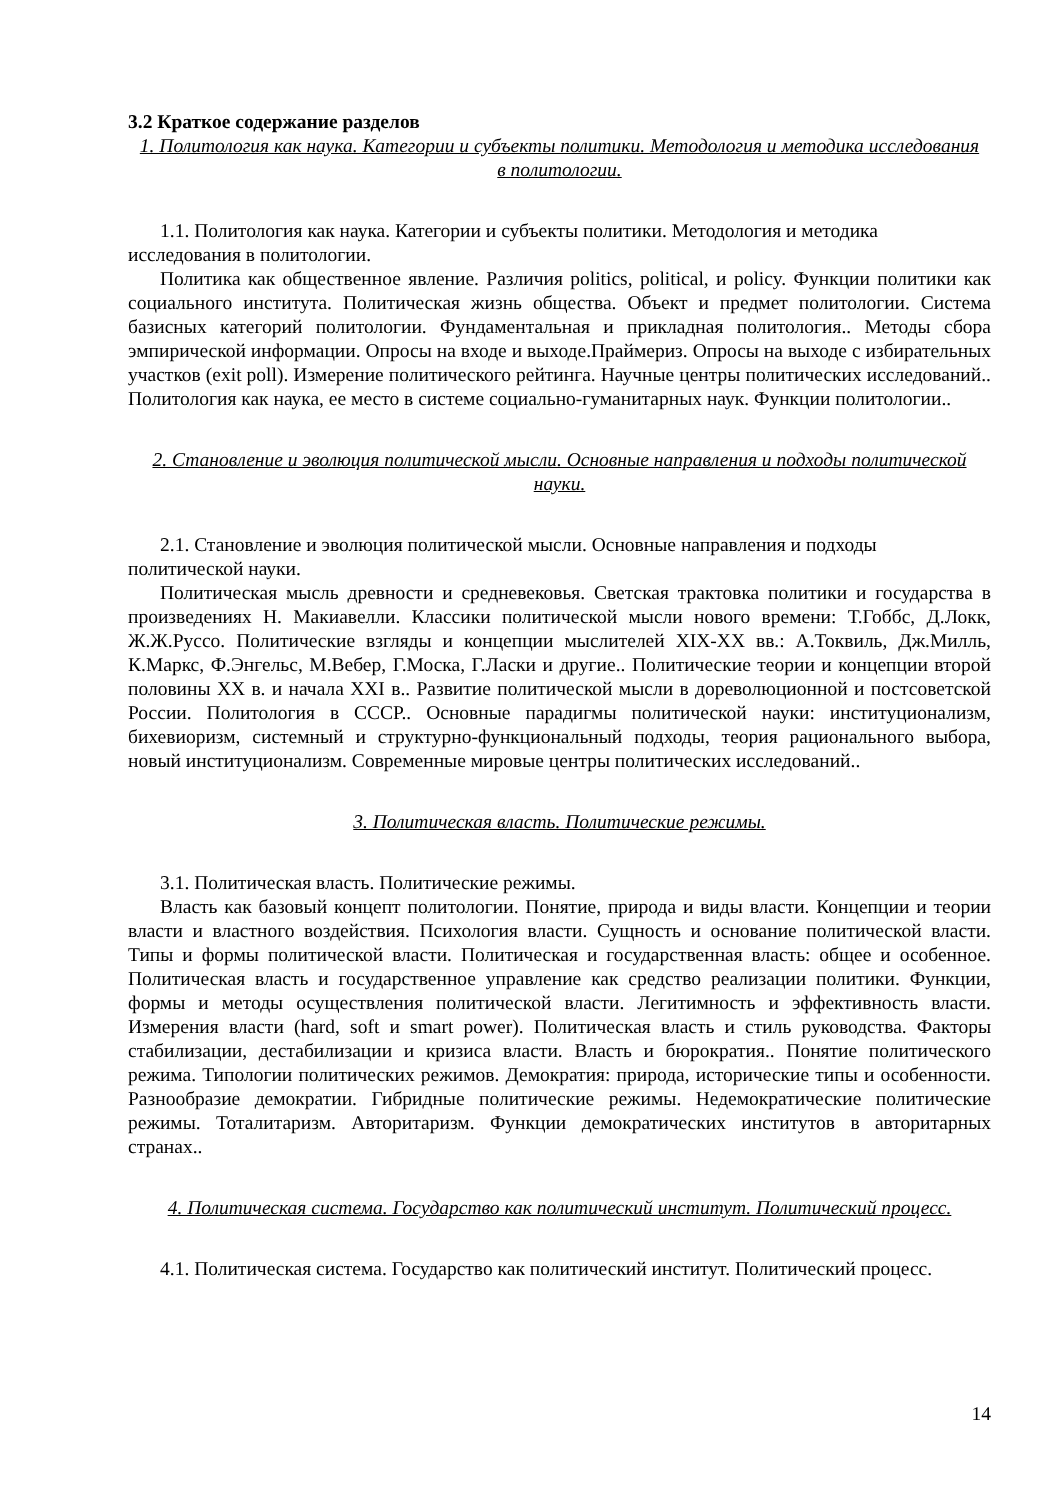3.2 Краткое содержание разделов
1. Политология как наука. Категории и субъекты политики. Методология и методика исследования в политологии.
1.1. Политология как наука. Категории и субъекты политики. Методология и методика исследования в политологии.
Политика как общественное явление. Различия politics, political, и policy. Функции политики как социального института. Политическая жизнь общества. Объект и предмет политологии. Система базисных категорий политологии. Фундаментальная и прикладная политология.. Методы сбора эмпирической информации. Опросы на входе и выходе.Праймериз. Опросы на выходе с избирательных участков (exit poll). Измерение политического рейтинга. Научные центры политических исследований.. Политология как наука, ее место в системе социально-гуманитарных наук. Функции политологии..
2. Становление и эволюция политической мысли. Основные направления и подходы политической науки.
2.1. Становление и эволюция политической мысли. Основные направления и подходы политической науки.
Политическая мысль древности и средневековья. Светская трактовка политики и государства в произведениях Н. Макиавелли. Классики политической мысли нового времени: Т.Гоббс, Д.Локк, Ж.Ж.Руссо. Политические взгляды и концепции мыслителей XIX-XX вв.: А.Токвиль, Дж.Милль, К.Маркс, Ф.Энгельс, М.Вебер, Г.Моска, Г.Ласки и другие.. Политические теории и концепции второй половины XX в. и начала XXI в.. Развитие политической мысли в дореволюционной и постсоветской России. Политология в СССР.. Основные парадигмы политической науки: институционализм, бихевиоризм, системный и структурно-функциональный подходы, теория рационального выбора, новый институционализм. Современные мировые центры политических исследований..
3. Политическая власть. Политические режимы.
3.1. Политическая власть. Политические режимы.
Власть как базовый концепт политологии. Понятие, природа и виды власти. Концепции и теории власти и властного воздействия. Психология власти. Сущность и основание политической власти. Типы и формы политической власти. Политическая и государственная власть: общее и особенное. Политическая власть и государственное управление как средство реализации политики. Функции, формы и методы осуществления политической власти. Легитимность и эффективность власти. Измерения власти (hard, soft и smart power). Политическая власть и стиль руководства. Факторы стабилизации, дестабилизации и кризиса власти. Власть и бюрократия.. Понятие политического режима. Типологии политических режимов. Демократия: природа, исторические типы и особенности. Разнообразие демократии. Гибридные политические режимы. Недемократические политические режимы. Тоталитаризм. Авторитаризм. Функции демократических институтов в авторитарных странах..
4. Политическая система. Государство как политический институт. Политический процесс.
4.1. Политическая система. Государство как политический институт. Политический процесс.
14